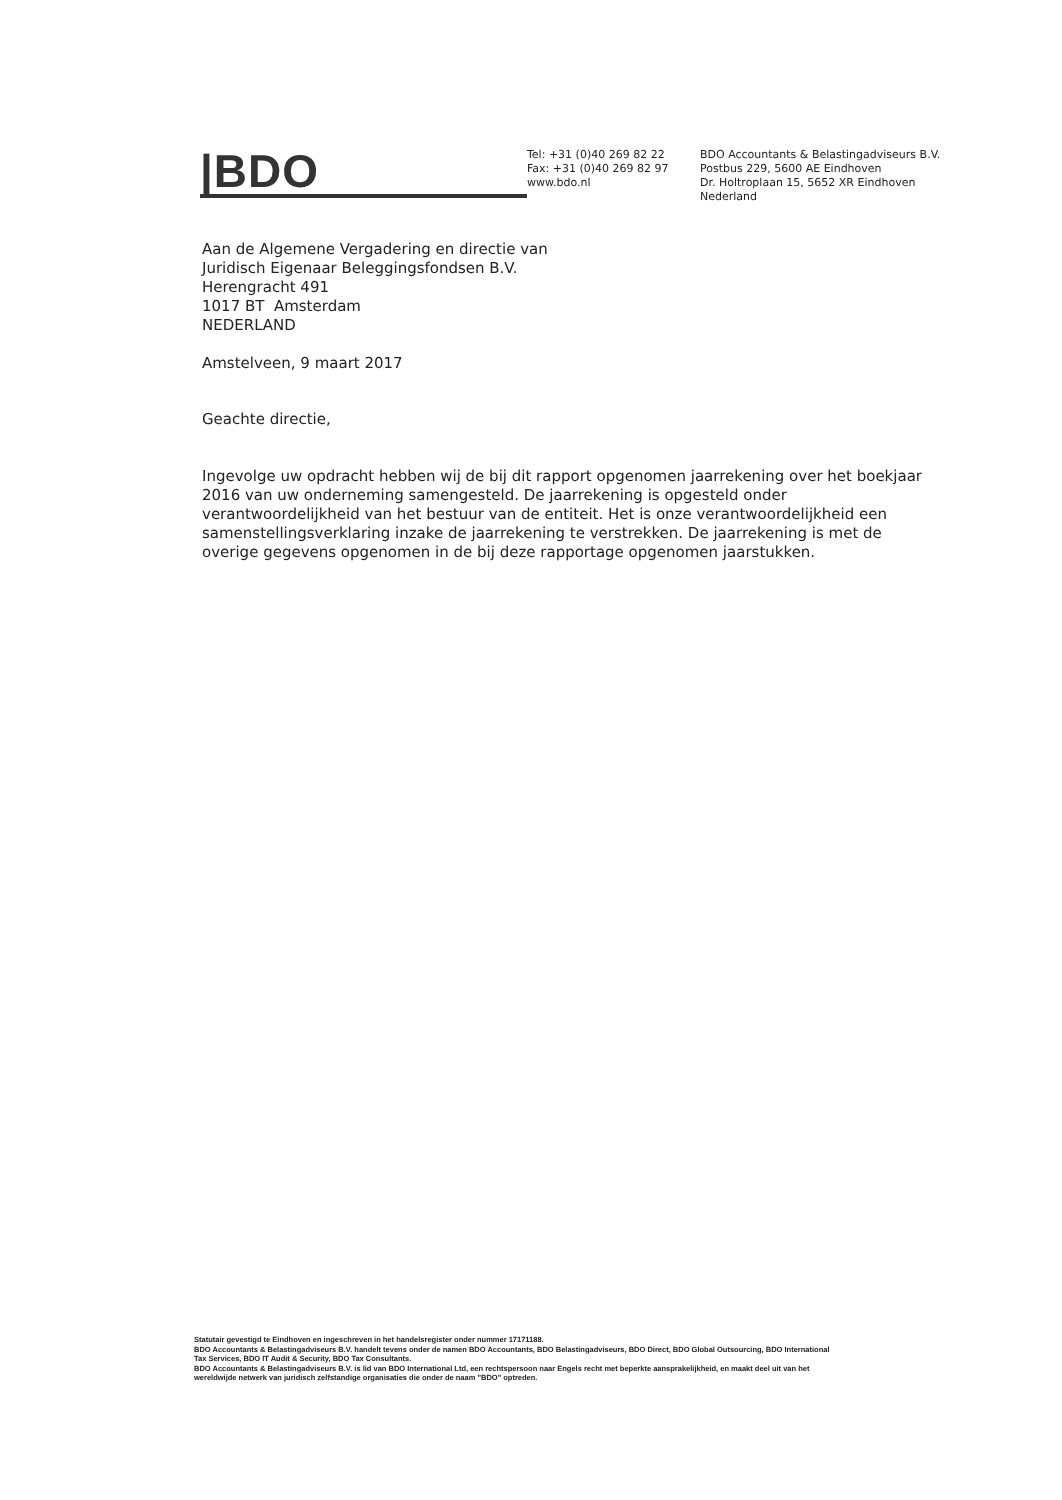|BDO
Tel: +31 (0)40 269 82 22
Fax: +31 (0)40 269 82 97
www.bdo.nl
BDO Accountants & Belastingadviseurs B.V.
Postbus 229, 5600 AE Eindhoven
Dr. Holtroplaan 15, 5652 XR Eindhoven
Nederland
Aan de Algemene Vergadering en directie van
Juridisch Eigenaar Beleggingsfondsen B.V.
Herengracht 491
1017 BT Amsterdam
NEDERLAND
Amstelveen, 9 maart 2017
Geachte directie,
Ingevolge uw opdracht hebben wij de bij dit rapport opgenomen jaarrekening over het boekjaar 2016 van uw onderneming samengesteld. De jaarrekening is opgesteld onder verantwoordelijkheid van het bestuur van de entiteit. Het is onze verantwoordelijkheid een samenstellingsverklaring inzake de jaarrekening te verstrekken. De jaarrekening is met de overige gegevens opgenomen in de bij deze rapportage opgenomen jaarstukken.
Statutair gevestigd te Eindhoven en ingeschreven in het handelsregister onder nummer 17171188.
BDO Accountants & Belastingadviseurs B.V. handelt tevens onder de namen BDO Accountants, BDO Belastingadviseurs, BDO Direct, BDO Global Outsourcing, BDO International Tax Services, BDO IT Audit & Security, BDO Tax Consultants.
BDO Accountants & Belastingadviseurs B.V. is lid van BDO International Ltd, een rechtspersoon naar Engels recht met beperkte aansprakelijkheid, en maakt deel uit van het wereldwijde netwerk van juridisch zelfstandige organisaties die onder de naam "BDO" optreden.